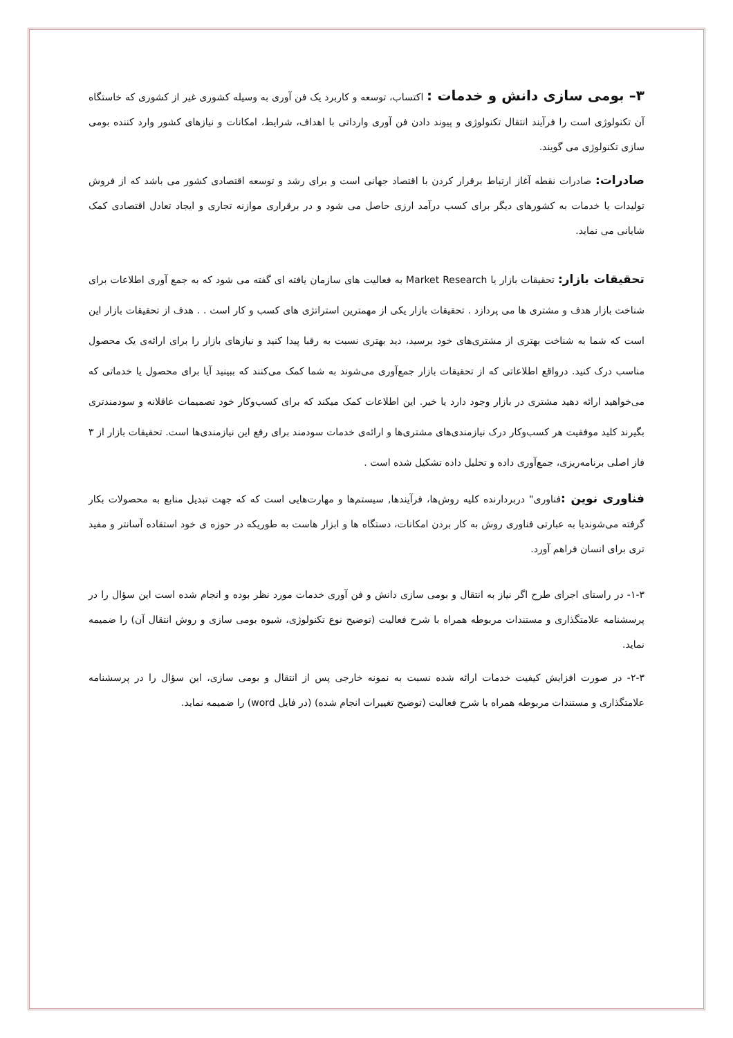۳– بومی سازی دانش و خدمات : اکتساب، توسعه و کاربرد یک فن آوری به وسیله کشوری غیر از کشوری که خاستگاه آن تکنولوژی است را فرآیند انتقال تکنولوژی و پیوند دادن فن آوری وارداتی با اهداف، شرایط، امکانات و نیازهای کشور وارد کننده بومی سازی تکنولوژی می گویند.
صادرات: صادرات نقطه آغاز ارتباط برقرار کردن با اقتصاد جهانی است و برای رشد و توسعه اقتصادی کشور می باشد که از فروش تولیدات یا خدمات به کشورهای دیگر برای کسب درآمد ارزی حاصل می شود و در برقراری موازنه تجاری و ایجاد تعادل اقتصادی کمک شایانی می نماید.
تحقیقات بازار: تحقیقات بازار یا Market Research به فعالیت های سازمان یافته ای گفته می شود که به جمع آوری اطلاعات برای شناخت بازار هدف و مشتری ها می پردازد . تحقیقات بازار یکی از مهمترین استراتژی های کسب و کار است . . هدف از تحقیقات بازار این است که شما به شناخت بهتری از مشتری‌های خود برسید، دید بهتری نسبت به رقبا پیدا کنید و نیازهای بازار را برای ارائه‌ی یک محصول مناسب درک کنید. درواقع اطلاعاتی که از تحقیقات بازار جمع‌آوری می‌شوند به شما کمک می‌کنند که ببینید آیا برای محصول یا خدماتی که می‌خواهید ارائه دهید مشتری در بازار وجود دارد یا خیر. این اطلاعات کمک میکند که برای کسب‌وکار خود تصمیمات عاقلانه و سودمندتری بگیرند کلید موفقیت هر کسب‌وکار درک نیازمندی‌های مشتری‌ها و ارائه‌ی خدمات سودمند برای رفع این نیازمندی‌ها است. تحقیقات بازار از ۳ فاز اصلی برنامه‌ریزی، جمع‌آوری داده و تحلیل داده تشکیل شده است .
فناوری نوین : فناوری" دربردارنده کلیه روش‌ها، فرآیندها, سیستم‌ها و مهارت‌هایی است که که جهت تبدیل منابع به محصولات بکار گرفته می‌شوندیا به عبارتی فناوری روش به کار بردن امکانات، دستگاه ها و ابزار هاست به طوریکه در حوزه ی خود استقاده آسانتر و مفید تری برای انسان فراهم آورد.
۱-۳- در راستای اجرای طرح اگر نیاز به انتقال و بومی سازی دانش و فن آوری خدمات مورد نظر بوده و انجام شده است این سؤال را در پرسشنامه علامتگذاری و مستندات مربوطه همراه با شرح فعالیت (توضیح نوع تکنولوژی، شیوه بومی سازی و روش انتقال آن) را ضمیمه نماید.
۲-۳- در صورت افزایش کیفیت خدمات ارائه شده نسبت به نمونه خارجی پس از انتقال و بومی سازی، این سؤال را در پرسشنامه علامتگذاری و مستندات مربوطه همراه با شرح فعالیت (توضیح تغییرات انجام شده) (در فایل word) را ضمیمه نماید.